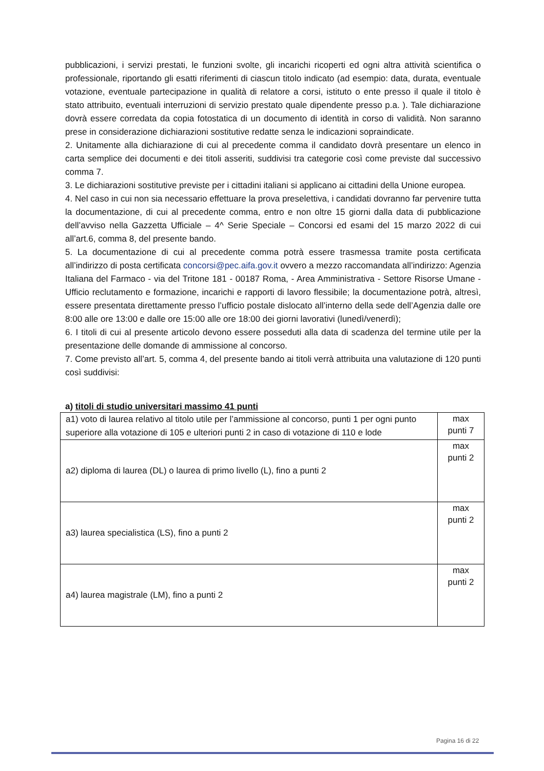pubblicazioni, i servizi prestati, le funzioni svolte, gli incarichi ricoperti ed ogni altra attività scientifica o professionale, riportando gli esatti riferimenti di ciascun titolo indicato (ad esempio: data, durata, eventuale votazione, eventuale partecipazione in qualità di relatore a corsi, istituto o ente presso il quale il titolo è stato attribuito, eventuali interruzioni di servizio prestato quale dipendente presso p.a. ). Tale dichiarazione dovrà essere corredata da copia fotostatica di un documento di identità in corso di validità. Non saranno prese in considerazione dichiarazioni sostitutive redatte senza le indicazioni sopraindicate.
2. Unitamente alla dichiarazione di cui al precedente comma il candidato dovrà presentare un elenco in carta semplice dei documenti e dei titoli asseriti, suddivisi tra categorie così come previste dal successivo comma 7.
3. Le dichiarazioni sostitutive previste per i cittadini italiani si applicano ai cittadini della Unione europea.
4. Nel caso in cui non sia necessario effettuare la prova preselettiva, i candidati dovranno far pervenire tutta la documentazione, di cui al precedente comma, entro e non oltre 15 giorni dalla data di pubblicazione dell’avviso nella Gazzetta Ufficiale – 4^ Serie Speciale – Concorsi ed esami del 15 marzo 2022 di cui all’art.6, comma 8, del presente bando.
5. La documentazione di cui al precedente comma potrà essere trasmessa tramite posta certificata all’indirizzo di posta certificata concorsi@pec.aifa.gov.it ovvero a mezzo raccomandata all’indirizzo: Agenzia Italiana del Farmaco - via del Tritone 181 - 00187 Roma, - Area Amministrativa - Settore Risorse Umane - Ufficio reclutamento e formazione, incarichi e rapporti di lavoro flessibile; la documentazione potrà, altresì, essere presentata direttamente presso l’ufficio postale dislocato all’interno della sede dell’Agenzia dalle ore 8:00 alle ore 13:00 e dalle ore 15:00 alle ore 18:00 dei giorni lavorativi (lunedì/venerdì);
6. I titoli di cui al presente articolo devono essere posseduti alla data di scadenza del termine utile per la presentazione delle domande di ammissione al concorso.
7. Come previsto all’art. 5, comma 4, del presente bando ai titoli verrà attribuita una valutazione di 120 punti così suddivisi:
a) titoli di studio universitari massimo 41 punti
| a1) voto di laurea relativo al titolo utile per l’ammissione al concorso, punti 1 per ogni punto superiore alla votazione di 105 e ulteriori punti 2 in caso di votazione di 110 e lode | max punti 7 |
| a2) diploma di laurea (DL) o laurea di primo livello (L), fino a punti 2 | max punti 2 |
| a3) laurea specialistica (LS), fino a punti 2 | max punti 2 |
| a4) laurea magistrale (LM), fino a punti 2 | max punti 2 |
Pagina 16 di 22